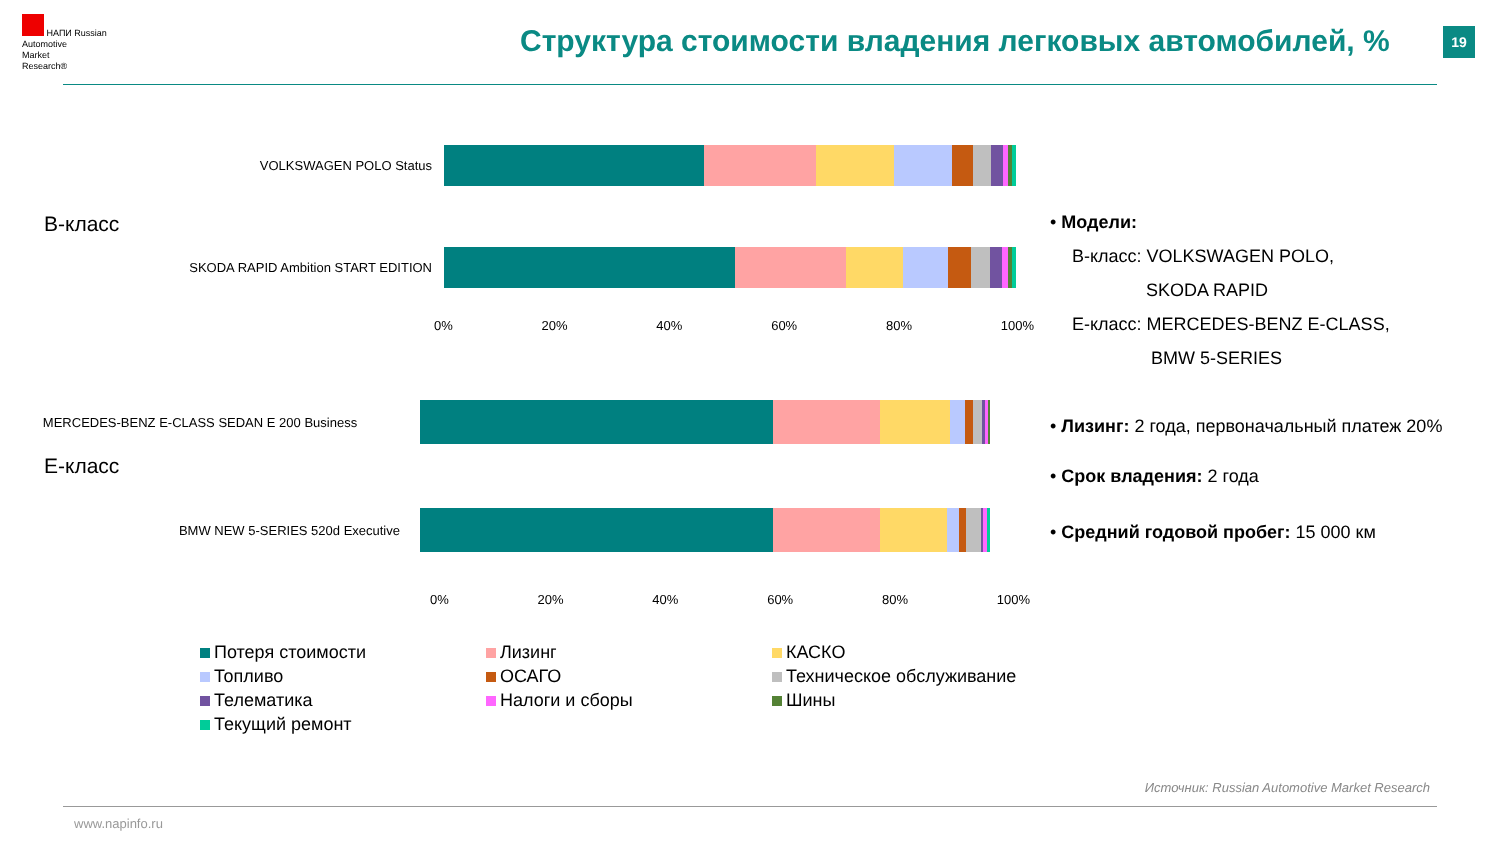НАПИ Russian
Automotive
Market
Research®
Структура стоимости владения легковых автомобилей, %
19
В-класс
VOLKSWAGEN POLO Status
SKODA RAPID Ambition START EDITION
0% 20% 40% 60% 80% 100%
Е-класс
MERCEDES-BENZ E-CLASS SEDAN E 200 Business
BMW NEW 5-SERIES 520d Executive
0% 20% 40% 60% 80% 100%
• Модели:
В-класс: VOLKSWAGEN POLO,
SKODA RAPID
Е-класс: MERCEDES-BENZ E-CLASS,
BMW 5-SERIES
• Лизинг: 2 года, первоначальный платеж 20%
• Срок владения: 2 года
• Средний годовой пробег: 15 000 км
Потеря стоимости
Лизинг
КАСКО
Топливо
ОСАГО
Техническое обслуживание
Телематика
Налоги и сборы
Шины
Текущий ремонт
Источник: Russian Automotive Market Research
www.napinfo.ru